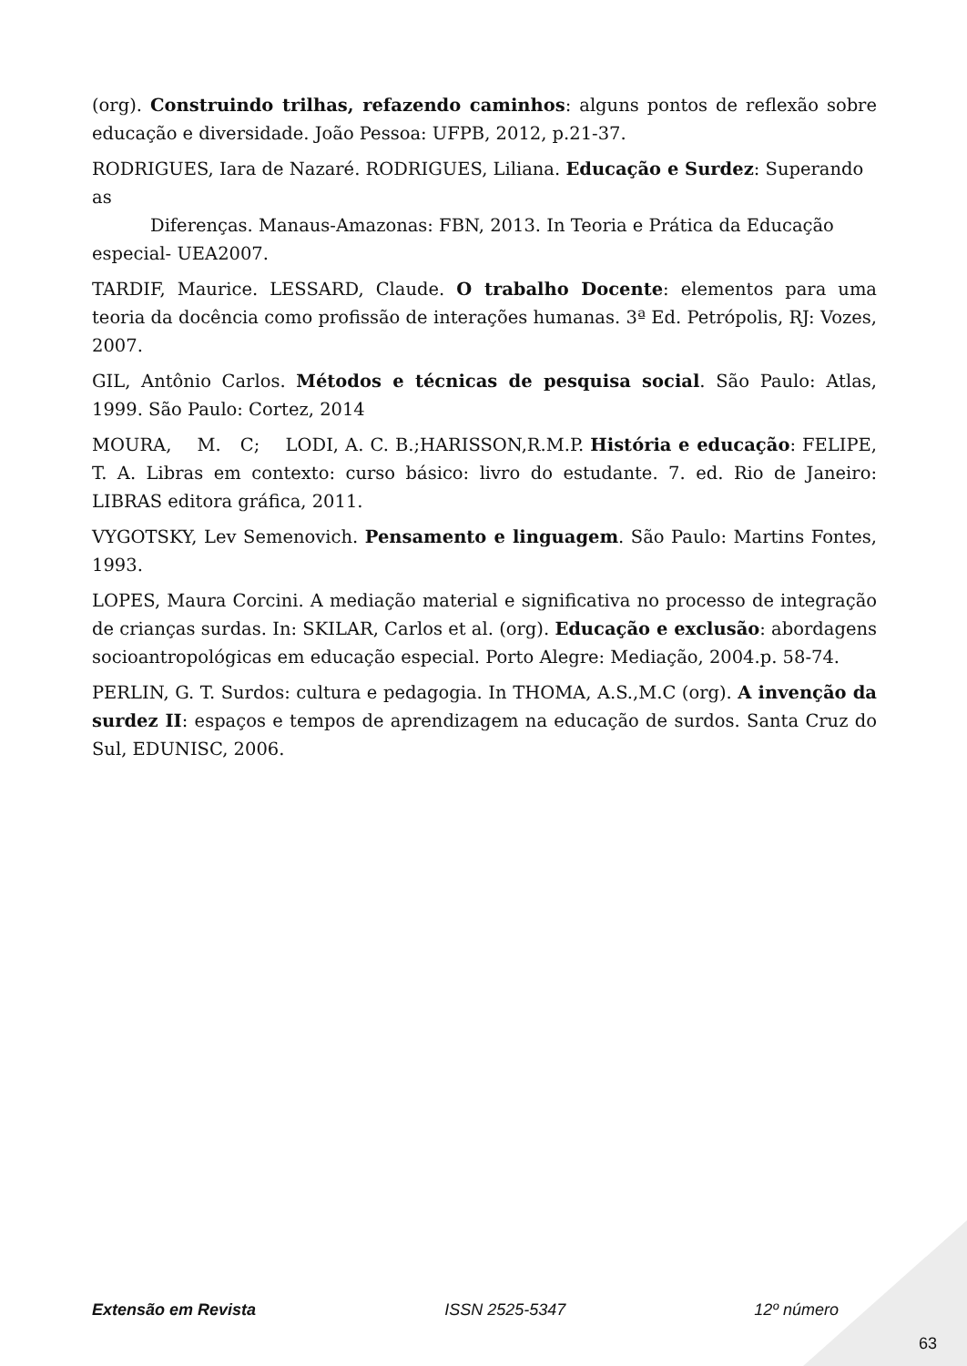(org). Construindo trilhas, refazendo caminhos: alguns pontos de reflexão sobre educação e diversidade. João Pessoa: UFPB, 2012, p.21-37.
RODRIGUES, Iara de Nazaré. RODRIGUES, Liliana. Educação e Surdez: Superando as
Diferenças. Manaus-Amazonas: FBN, 2013. In Teoria e Prática da Educação
especial- UEA2007.
TARDIF, Maurice. LESSARD, Claude. O trabalho Docente: elementos para uma teoria da docência como profissão de interações humanas. 3ª Ed. Petrópolis, RJ: Vozes, 2007.
GIL, Antônio Carlos. Métodos e técnicas de pesquisa social. São Paulo: Atlas, 1999. São Paulo: Cortez, 2014
MOURA, M. C; LODI, A. C. B.;HARISSON,R.M.P. História e educação: FELIPE, T. A. Libras em contexto: curso básico: livro do estudante. 7. ed. Rio de Janeiro: LIBRAS editora gráfica, 2011.
VYGOTSKY, Lev Semenovich. Pensamento e linguagem. São Paulo: Martins Fontes, 1993.
LOPES, Maura Corcini. A mediação material e significativa no processo de integração de crianças surdas. In: SKILAR, Carlos et al. (org). Educação e exclusão: abordagens socioantropológicas em educação especial. Porto Alegre: Mediação, 2004.p. 58-74.
PERLIN, G. T. Surdos: cultura e pedagogia. In THOMA, A.S.,M.C (org). A invenção da surdez II: espaços e tempos de aprendizagem na educação de surdos. Santa Cruz do Sul, EDUNISC, 2006.
Extensão em Revista ISSN 2525-5347 12º número
63